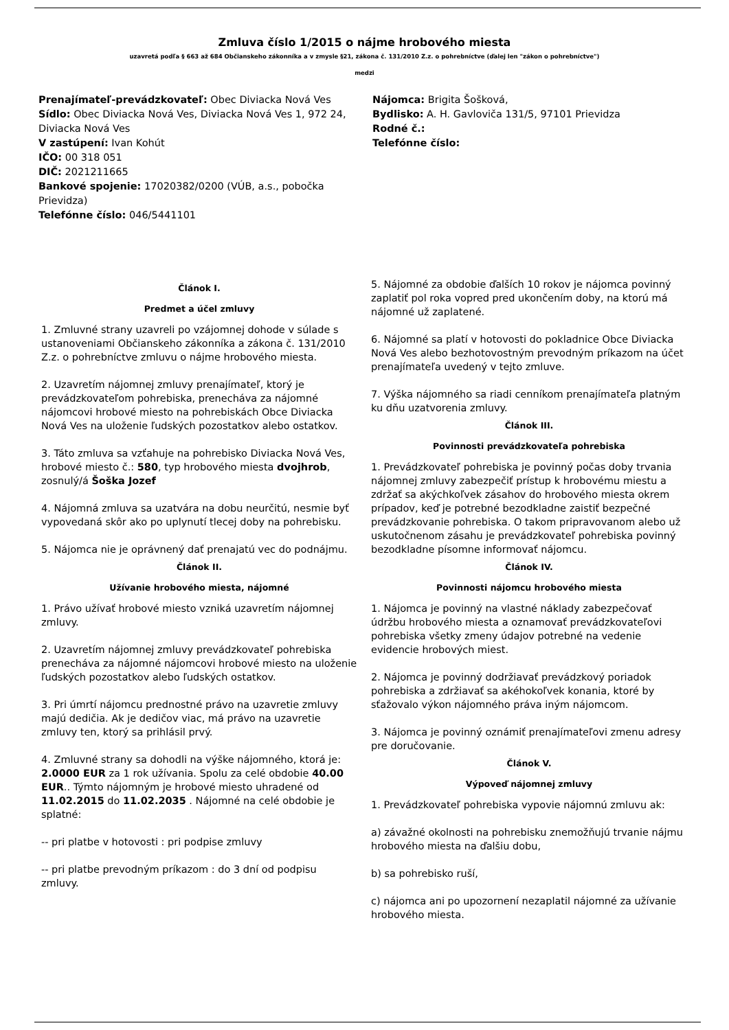Zmluva číslo 1/2015 o nájme hrobového miesta
uzavretá podľa § 663 až 684 Občianskeho zákonníka a v zmysle §21, zákona č. 131/2010 Z.z. o pohrebníctve (ďalej len "zákon o pohrebníctve")
medzi
Prenajímateľ-prevádzkovateľ: Obec Diviacka Nová Ves
Sídlo: Obec Diviacka Nová Ves, Diviacka Nová Ves 1, 972 24, Diviacka Nová Ves
V zastúpení: Ivan Kohút
IČO: 00 318 051
DIČ: 2021211665
Bankové spojenie: 17020382/0200 (VÚB, a.s., pobočka Prievidza)
Telefónne číslo: 046/5441101
Nájomca: Brigita Šošková,
Bydlisko: A. H. Gavloviča 131/5, 97101 Prievidza
Rodné č.:
Telefónne číslo:
Článok I.
Predmet a účel zmluvy
1. Zmluvné strany uzavreli po vzájomnej dohode v súlade s ustanoveniami Občianskeho zákonníka a zákona č. 131/2010 Z.z. o pohrebníctve zmluvu o nájme hrobového miesta.
2. Uzavretím nájomnej zmluvy prenajímateľ, ktorý je prevádzkovateľom pohrebiska, prenecháva za nájomné nájomcovi hrobové miesto na pohrebiskách Obce Diviacka Nová Ves na uloženie ľudských pozostatkov alebo ostatkov.
3. Táto zmluva sa vzťahuje na pohrebisko Diviacka Nová Ves, hrobové miesto č.: 580, typ hrobového miesta dvojhrob, zosnulý/á Šoška Jozef
4. Nájomná zmluva sa uzatvára na dobu neurčitú, nesmie byť vypovedaná skôr ako po uplynutí tlecej doby na pohrebisku.
5. Nájomca nie je oprávnený dať prenajatú vec do podnájmu.
Článok II.
Užívanie hrobového miesta, nájomné
1. Právo užívať hrobové miesto vzniká uzavretím nájomnej zmluvy.
2. Uzavretím nájomnej zmluvy prevádzkovateľ pohrebiska prenecháva za nájomné nájomcovi hrobové miesto na uloženie ľudských pozostatkov alebo ľudských ostatkov.
3. Pri úmrtí nájomcu prednostné právo na uzavretie zmluvy majú dedičia. Ak je dedičov viac, má právo na uzavretie zmluvy ten, ktorý sa prihlásil prvý.
4. Zmluvné strany sa dohodli na výške nájomného, ktorá je: 2.0000 EUR za 1 rok užívania. Spolu za celé obdobie 40.00 EUR.. Týmto nájomným je hrobové miesto uhradené od 11.02.2015 do 11.02.2035 . Nájomné na celé obdobie je splatné:
-- pri platbe v hotovosti : pri podpise zmluvy
-- pri platbe prevodným príkazom : do 3 dní od podpisu zmluvy.
5. Nájomné za obdobie ďalších 10 rokov je nájomca povinný zaplatiť pol roka vopred pred ukončením doby, na ktorú má nájomné už zaplatené.
6. Nájomné sa platí v hotovosti do pokladnice Obce Diviacka Nová Ves alebo bezhotovostným prevodným príkazom na účet prenajímateľa uvedený v tejto zmluve.
7. Výška nájomného sa riadi cenníkom prenajímateľa platným ku dňu uzatvorenia zmluvy.
Článok III.
Povinnosti prevádzkovateľa pohrebiska
1. Prevádzkovateľ pohrebiska je povinný počas doby trvania nájomnej zmluvy zabezpečiť prístup k hrobovému miestu a zdržať sa akýchkoľvek zásahov do hrobového miesta okrem prípadov, keď je potrebné bezodkladne zaistiť bezpečné prevádzkovanie pohrebiska. O takom pripravovanom alebo už uskutočnenom zásahu je prevádzkovateľ pohrebiska povinný bezodkladne písomne informovať nájomcu.
Článok IV.
Povinnosti nájomcu hrobového miesta
1. Nájomca je povinný na vlastné náklady zabezpečovať údržbu hrobového miesta a oznamovať prevádzkovateľovi pohrebiska všetky zmeny údajov potrebné na vedenie evidencie hrobových miest.
2. Nájomca je povinný dodržiavať prevádzkový poriadok pohrebiska a zdržiavať sa akéhokoľvek konania, ktoré by sťažovalo výkon nájomného práva iným nájomcom.
3. Nájomca je povinný oznámiť prenajímateľovi zmenu adresy pre doručovanie.
Článok V.
Výpoveď nájomnej zmluvy
1. Prevádzkovateľ pohrebiska vypovie nájomnú zmluvu ak:
a) závažné okolnosti na pohrebisku znemožňujú trvanie nájmu hrobového miesta na ďalšiu dobu,
b) sa pohrebisko ruší,
c) nájomca ani po upozornení nezaplatil nájomné za užívanie hrobového miesta.